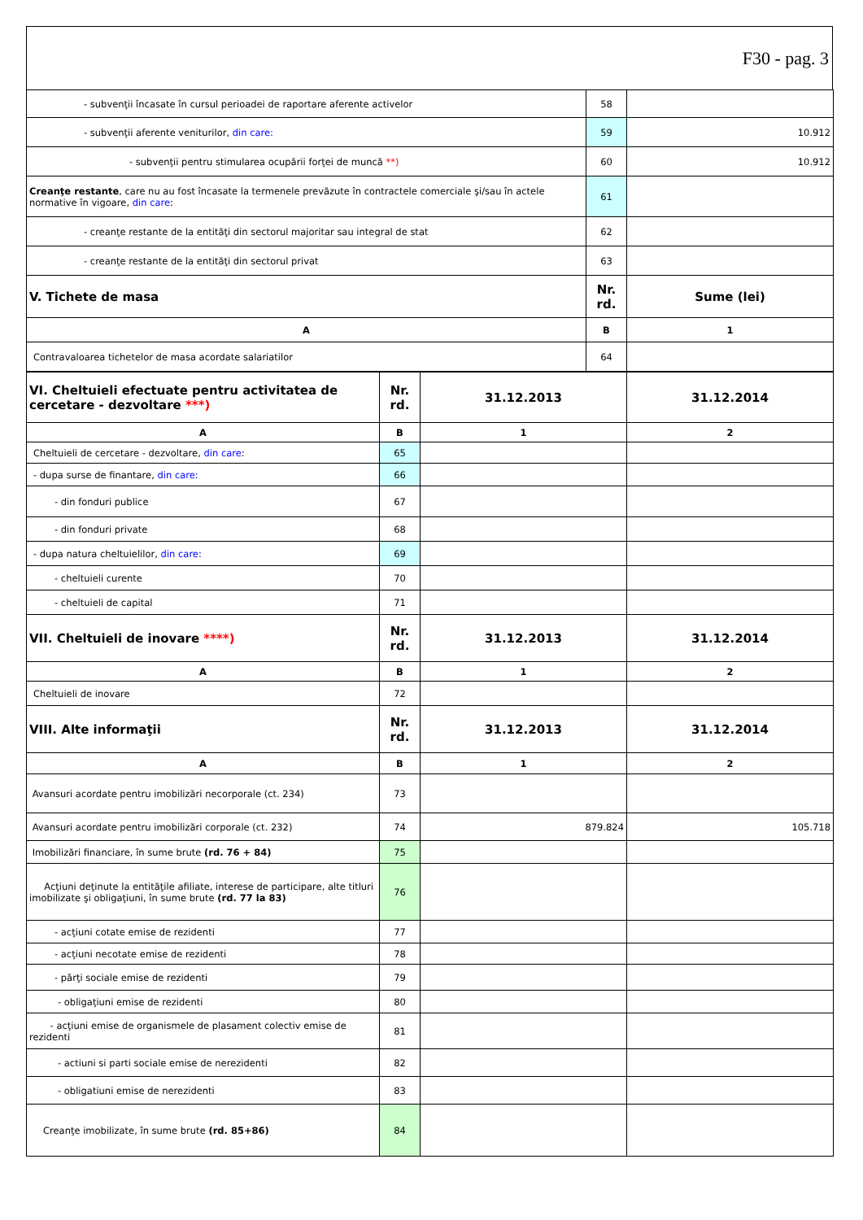F30 - pag. 3
| - subvenţii încasate în cursul perioadei de raportare aferente activelor | 58 | |
| - subvenţii aferente veniturilor, din care: | 59 | 10.912 |
| - subvenţii pentru stimularea ocupării forţei de muncă **) | 60 | 10.912 |
| Creanţe restante , care nu au fost încasate la termenele prevăzute în contractele comerciale şi/sau în actele normative în vigoare, din care : | 61 | |
| - creanţe restante de la entităţi din sectorul majoritar sau integral de stat | 62 | |
| - creanţe restante de la entităţi din sectorul privat | 63 | |
| V. Tichete de masa | Nr. rd. | Sume (lei) |
| A | B | 1 |
| Contravaloarea tichetelor de masa acordate salariatilor | 64 | |
| VI. Cheltuieli efectuate pentru activitatea de cercetare - dezvoltare ***) | Nr. rd. | 31.12.2013 | 31.12.2014 |
| A | B | 1 | 2 |
| Cheltuieli de cercetare - dezvoltare, din care : | 65 | | |
| - dupa surse de finantare, din care: | 66 | | |
| - din fonduri publice | 67 | | |
| - din fonduri private | 68 | | |
| - dupa natura cheltuielilor, din care: | 69 | | |
| - cheltuieli curente | 70 | | |
| - cheltuieli de capital | 71 | | |
| VII. Cheltuieli de inovare ****) | Nr. rd. | 31.12.2013 | 31.12.2014 |
| A | B | 1 | 2 |
| Cheltuieli de inovare | 72 | | |
| VIII. Alte informaţii | Nr. rd. | 31.12.2013 | 31.12.2014 |
| A | B | 1 | 2 |
| Avansuri acordate pentru imobilizări necorporale (ct. 234) | 73 | | |
| Avansuri acordate pentru imobilizări corporale (ct. 232) | 74 | 879.824 | 105.718 |
| Imobilizări financiare, în sume brute (rd. 76 + 84) | 75 | | |
| Acţiuni deţinute la entităţile afiliate, interese de participare, alte titluri imobilizate şi obligaţiuni, în sume brute (rd. 77 la 83) | 76 | | |
| - acţiuni cotate emise de rezidenti | 77 | | |
| - acţiuni necotate emise de rezidenti | 78 | | |
| - părţi sociale emise de rezidenti | 79 | | |
| - obligaţiuni emise de rezidenti | 80 | | |
| - acţiuni emise de organismele de plasament colectiv emise de rezidenti | 81 | | |
| - actiuni si parti sociale emise de nerezidenti | 82 | | |
| - obligatiuni emise de nerezidenti | 83 | | |
| Creanţe imobilizate, în sume brute (rd. 85+86) | 84 | | |